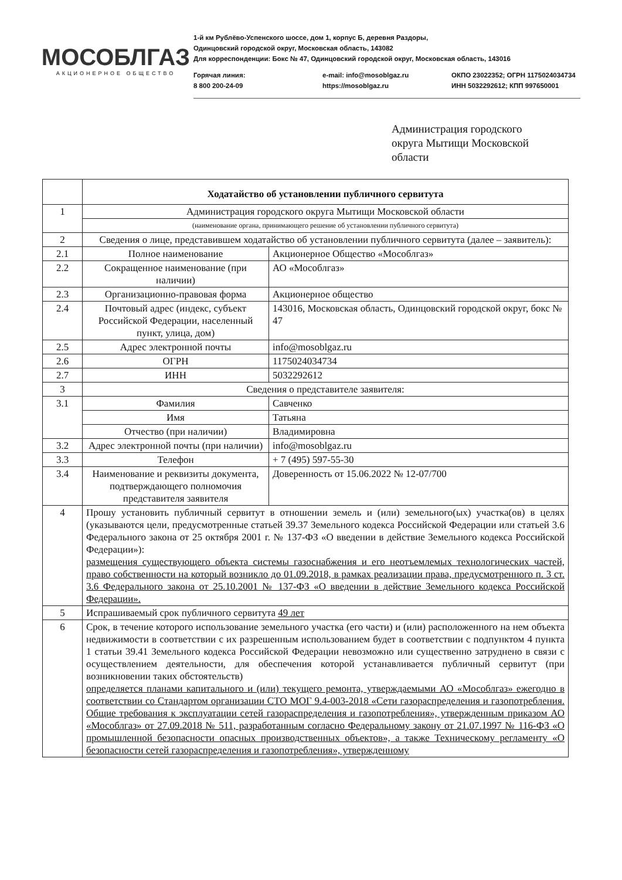МОСОБЛГАЗ
АКЦИОНЕРНОЕ ОБЩЕСТВО
1-й км Рублёво-Успенского шоссе, дом 1, корпус Б, деревня Раздоры,
Одинцовский городской округ, Московская область, 143082
Для корреспонденции: Бокс № 47, Одинцовский городской округ, Московская область, 143016
Горячая линия:
8 800 200-24-09
e-mail: info@mosoblgaz.ru
https://mosoblgaz.ru
ОКПО 23022352; ОГРН 1175024034734
ИНН 5032292612; КПП 997650001
Администрация городского
округа Мытищи Московской
области
| | Ходатайство об установлении публичного сервитута | |
| 1 | Администрация городского округа Мытищи Московской области | |
| | (наименование органа, принимающего решение об установлении публичного сервитута) | |
| 2 | Сведения о лице, представившем ходатайство об установлении публичного сервитута (далее – заявитель): | |
| 2.1 | Полное наименование | Акционерное Общество «Мособлгаз» |
| 2.2 | Сокращенное наименование (при наличии) | АО «Мособлгаз» |
| 2.3 | Организационно-правовая форма | Акционерное общество |
| 2.4 | Почтовый адрес (индекс, субъект Российской Федерации, населенный пункт, улица, дом) | 143016, Московская область, Одинцовский городской округ, бокс № 47 |
| 2.5 | Адрес электронной почты | info@mosoblgaz.ru |
| 2.6 | ОГРН | 1175024034734 |
| 2.7 | ИНН | 5032292612 |
| 3 | Сведения о представителе заявителя: | |
| 3.1 | Фамилия | Савченко |
| | Имя | Татьяна |
| | Отчество (при наличии) | Владимировна |
| 3.2 | Адрес электронной почты (при наличии) | info@mosoblgaz.ru |
| 3.3 | Телефон | + 7 (495) 597-55-30 |
| 3.4 | Наименование и реквизиты документа, подтверждающего полномочия представителя заявителя | Доверенность от 15.06.2022 № 12-07/700 |
| 4 | Прошу установить публичный сервитут в отношении земель и (или) земельного(ых) участка(ов) в целях (указываются цели, предусмотренные статьей 39.37 Земельного кодекса Российской Федерации или статьей 3.6 Федерального закона от 25 октября 2001 г. № 137-ФЗ «О введении в действие Земельного кодекса Российской Федерации»): размещения существующего объекта системы газоснабжения и его неотъемлемых технологических частей, право собственности на который возникло до 01.09.2018, в рамках реализации права, предусмотренного п. 3 ст. 3.6 Федерального закона от 25.10.2001 № 137-ФЗ «О введении в действие Земельного кодекса Российской Федерации». | |
| 5 | Испрашиваемый срок публичного сервитута 49 лет | |
| 6 | Срок, в течение которого использование земельного участка (его части) и (или) расположенного на нем объекта недвижимости в соответствии с их разрешенным использованием будет в соответствии с подпунктом 4 пункта 1 статьи 39.41 Земельного кодекса Российской Федерации невозможно или существенно затруднено в связи с осуществлением деятельности, для обеспечения которой устанавливается публичный сервитут (при возникновении таких обстоятельств) определяется планами капитального и (или) текущего ремонта, утверждаемыми АО «Мособлгаз» ежегодно в соответствии со Стандартом организации СТО МОГ 9.4-003-2018 «Сети газораспределения и газопотребления. Общие требования к эксплуатации сетей газораспределения и газопотребления», утвержденным приказом АО «Мособлгаз» от 27.09.2018 № 511, разработанным согласно Федеральному закону от 21.07.1997 № 116-ФЗ «О промышленной безопасности опасных производственных объектов», а также Техническому регламенту «О безопасности сетей газораспределения и газопотребления», утвержденному | |